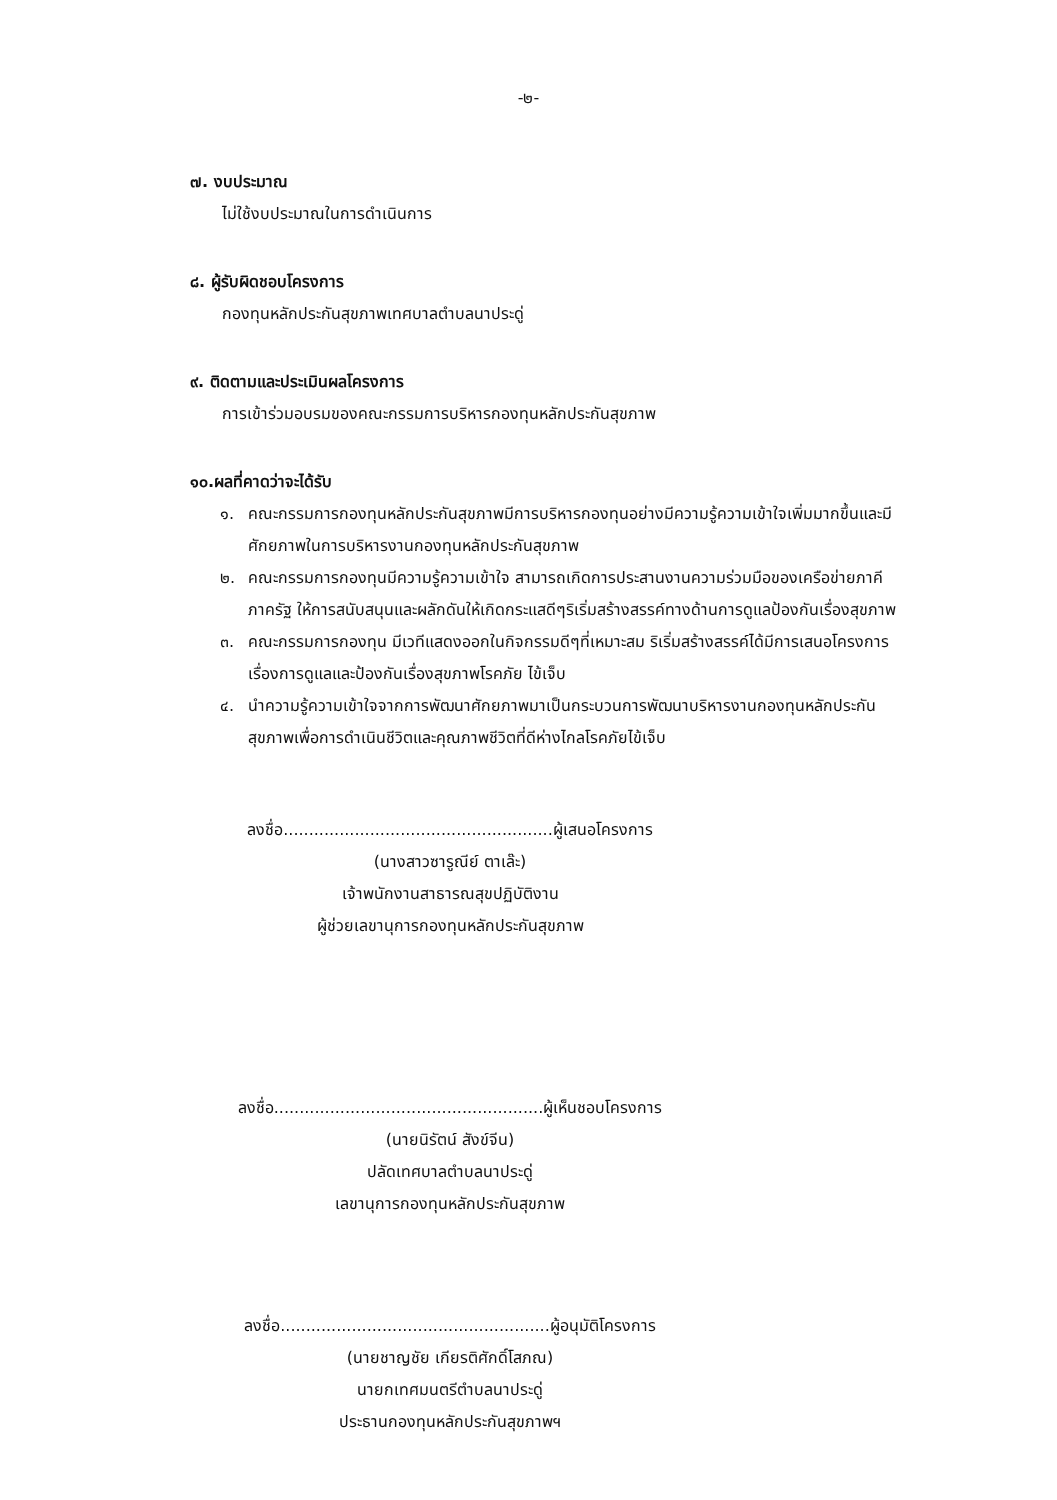-๒-
๗. งบประมาณ
ไม่ใช้งบประมาณในการดำเนินการ
๘. ผู้รับผิดชอบโครงการ
กองทุนหลักประกันสุขภาพเทศบาลตำบลนาประดู่
๙. ติดตามและประเมินผลโครงการ
การเข้าร่วมอบรมของคณะกรรมการบริหารกองทุนหลักประกันสุขภาพ
๑๐.ผลที่คาดว่าจะได้รับ
๑. คณะกรรมการกองทุนหลักประกันสุขภาพมีการบริหารกองทุนอย่างมีความรู้ความเข้าใจเพิ่มมากขึ้นและมีศักยภาพในการบริหารงานกองทุนหลักประกันสุขภาพ
๒. คณะกรรมการกองทุนมีความรู้ความเข้าใจ สามารถเกิดการประสานงานความร่วมมือของเครือข่ายภาคีภาครัฐ ให้การสนับสนุนและผลักดันให้เกิดกระแสดีๆริเริ่มสร้างสรรค์ทางด้านการดูแลป้องกันเรื่องสุขภาพ
๓. คณะกรรมการกองทุน มีเวทีแสดงออกในกิจกรรมดีๆที่เหมาะสม ริเริ่มสร้างสรรค์ได้มีการเสนอโครงการเรื่องการดูแลและป้องกันเรื่องสุขภาพโรคภัย ไข้เจ็บ
๔. นำความรู้ความเข้าใจจากการพัฒนาศักยภาพมาเป็นกระบวนการพัฒนาบริหารงานกองทุนหลักประกันสุขภาพเพื่อการดำเนินชีวิตและคุณภาพชีวิตที่ดีห่างไกลโรคภัยไข้เจ็บ
ลงชื่อ.....................................................ผู้เสนอโครงการ
(นางสาวซารูณีย์ ตาเล๊ะ)
เจ้าพนักงานสาธารณสุขปฏิบัติงาน
ผู้ช่วยเลขานุการกองทุนหลักประกันสุขภาพ
ลงชื่อ.....................................................ผู้เห็นชอบโครงการ
(นายนิรัตน์ สังข์จีน)
ปลัดเทศบาลตำบลนาประดู่
เลขานุการกองทุนหลักประกันสุขภาพ
ลงชื่อ.....................................................ผู้อนุมัติโครงการ
(นายชาญชัย เกียรติศักดิ์โสภณ)
นายกเทศมนตรีตำบลนาประดู่
ประธานกองทุนหลักประกันสุขภาพฯ